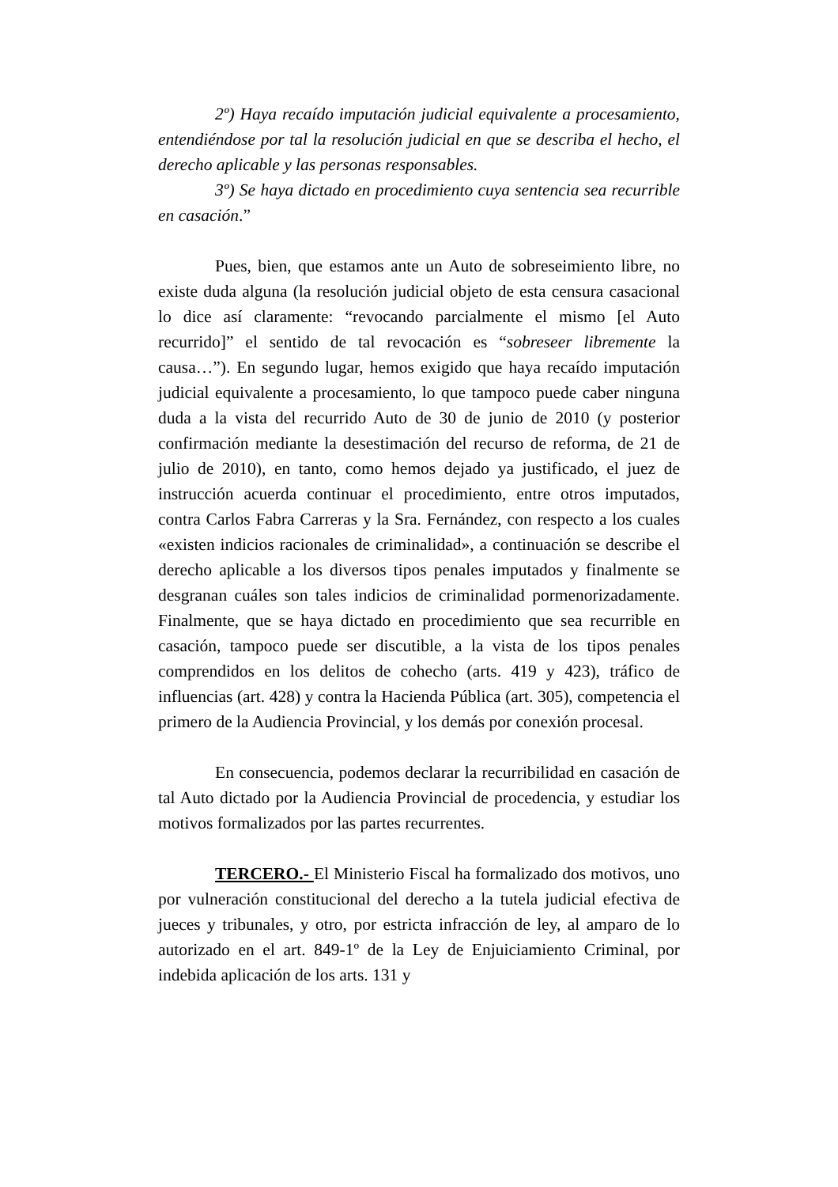2º) Haya recaído imputación judicial equivalente a procesamiento, entendiéndose por tal la resolución judicial en que se describa el hecho, el derecho aplicable y las personas responsables.
3º) Se haya dictado en procedimiento cuya sentencia sea recurrible en casación.”
Pues, bien, que estamos ante un Auto de sobreseimiento libre, no existe duda alguna (la resolución judicial objeto de esta censura casacional lo dice así claramente: “revocando parcialmente el mismo [el Auto recurrido]” el sentido de tal revocación es “sobreseer libremente la causa…”). En segundo lugar, hemos exigido que haya recaído imputación judicial equivalente a procesamiento, lo que tampoco puede caber ninguna duda a la vista del recurrido Auto de 30 de junio de 2010 (y posterior confirmación mediante la desestimación del recurso de reforma, de 21 de julio de 2010), en tanto, como hemos dejado ya justificado, el juez de instrucción acuerda continuar el procedimiento, entre otros imputados, contra Carlos Fabra Carreras y la Sra. Fernández, con respecto a los cuales «existen indicios racionales de criminalidad», a continuación se describe el derecho aplicable a los diversos tipos penales imputados y finalmente se desgranan cuáles son tales indicios de criminalidad pormenorizadamente. Finalmente, que se haya dictado en procedimiento que sea recurrible en casación, tampoco puede ser discutible, a la vista de los tipos penales comprendidos en los delitos de cohecho (arts. 419 y 423), tráfico de influencias (art. 428) y contra la Hacienda Pública (art. 305), competencia el primero de la Audiencia Provincial, y los demás por conexión procesal.
En consecuencia, podemos declarar la recurribilidad en casación de tal Auto dictado por la Audiencia Provincial de procedencia, y estudiar los motivos formalizados por las partes recurrentes.
TERCERO.- El Ministerio Fiscal ha formalizado dos motivos, uno por vulneración constitucional del derecho a la tutela judicial efectiva de jueces y tribunales, y otro, por estricta infracción de ley, al amparo de lo autorizado en el art. 849-1º de la Ley de Enjuiciamiento Criminal, por indebida aplicación de los arts. 131 y